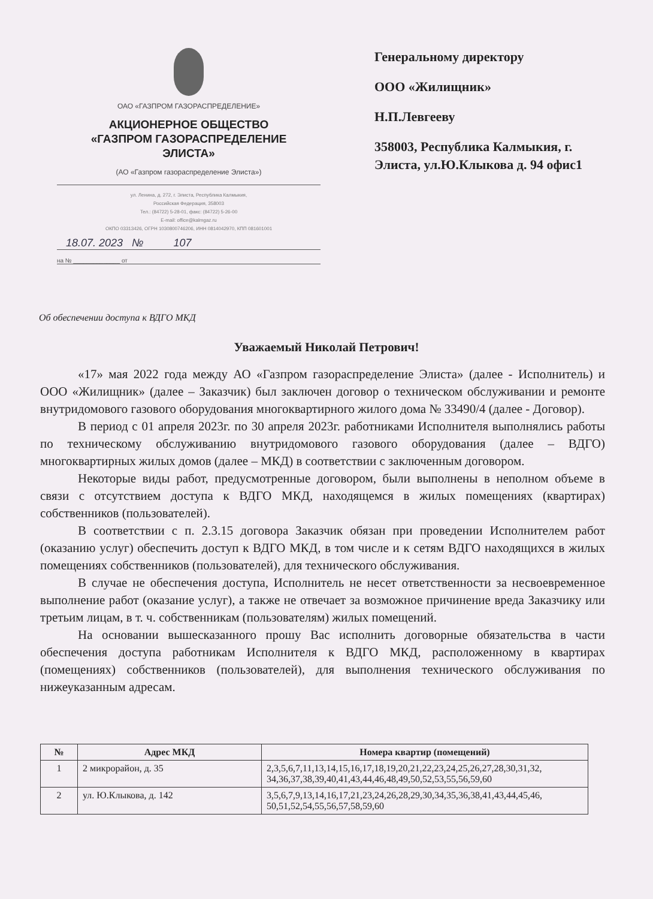ОАО «ГАЗПРОМ ГАЗОРАСПРЕДЕЛЕНИЕ»
АКЦИОНЕРНОЕ ОБЩЕСТВО
«ГАЗПРОМ ГАЗОРАСПРЕДЕЛЕНИЕ
ЭЛИСТА»
(АО «Газпром газораспределение Элиста»)
ул. Ленина, д. 272, г. Элиста, Республика Калмыкия,
Российская Федерация, 358003
Тел.: (84722) 5-28-01, факс: (84722) 5-26-00
E-mail: office@kalmgaz.ru
ОКПО 03313426, ОГРН 1030800746206, ИНН 0814042970, КПП 081601001
18.07. 2023 № 107
на № ______________ от
Генеральному директору
ООО «Жилищник»
Н.П.Левгееву
358003, Республика Калмыкия, г.
Элиста, ул.Ю.Клыкова д. 94 офис1
Об обеспечении доступа к ВДГО МКД
Уважаемый Николай Петрович!
«17» мая 2022 года между АО «Газпром газораспределение Элиста» (далее - Исполнитель) и ООО «Жилищник» (далее – Заказчик) был заключен договор о техническом обслуживании и ремонте внутридомового газового оборудования многоквартирного жилого дома № 33490/4 (далее - Договор).
В период с 01 апреля 2023г. по 30 апреля 2023г. работниками Исполнителя выполнялись работы по техническому обслуживанию внутридомового газового оборудования (далее – ВДГО) многоквартирных жилых домов (далее – МКД) в соответствии с заключенным договором.
Некоторые виды работ, предусмотренные договором, были выполнены в неполном объеме в связи с отсутствием доступа к ВДГО МКД, находящемся в жилых помещениях (квартирах) собственников (пользователей).
В соответствии с п. 2.3.15 договора Заказчик обязан при проведении Исполнителем работ (оказанию услуг) обеспечить доступ к ВДГО МКД, в том числе и к сетям ВДГО находящихся в жилых помещениях собственников (пользователей), для технического обслуживания.
В случае не обеспечения доступа, Исполнитель не несет ответственности за несвоевременное выполнение работ (оказание услуг), а также не отвечает за возможное причинение вреда Заказчику или третьим лицам, в т. ч. собственникам (пользователям) жилых помещений.
На основании вышесказанного прошу Вас исполнить договорные обязательства в части обеспечения доступа работникам Исполнителя к ВДГО МКД, расположенному в квартирах (помещениях) собственников (пользователей), для выполнения технического обслуживания по нижеуказанным адресам.
| № | Адрес МКД | Номера квартир (помещений) |
| --- | --- | --- |
| 1 | 2 микрорайон, д. 35 | 2,3,5,6,7,11,13,14,15,16,17,18,19,20,21,22,23,24,25,26,27,28,30,31,32, 34,36,37,38,39,40,41,43,44,46,48,49,50,52,53,55,56,59,60 |
| 2 | ул. Ю.Клыкова, д. 142 | 3,5,6,7,9,13,14,16,17,21,23,24,26,28,29,30,34,35,36,38,41,43,44,45,46, 50,51,52,54,55,56,57,58,59,60 |